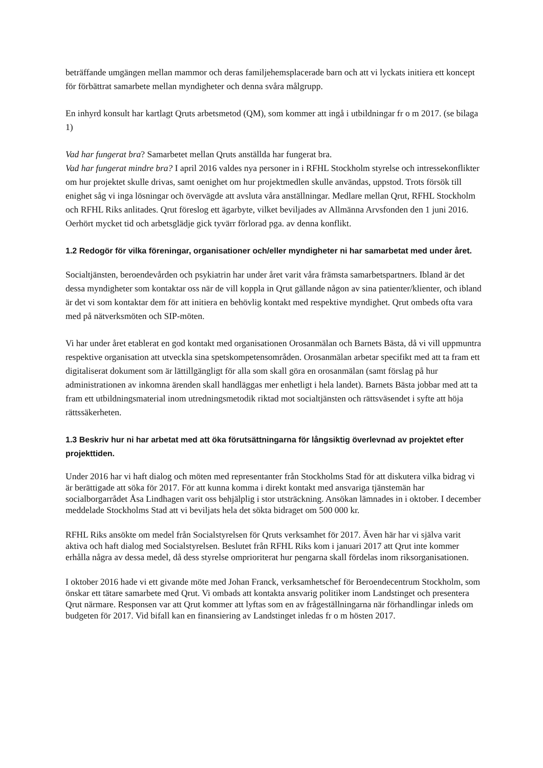beträffande umgängen mellan mammor och deras familjehemsplacerade barn och att vi lyckats initiera ett koncept för förbättrat samarbete mellan myndigheter och denna svåra målgrupp.
En inhyrd konsult har kartlagt Qruts arbetsmetod (QM), som kommer att ingå i utbildningar fr o m 2017. (se bilaga 1)
Vad har fungerat bra? Samarbetet mellan Qruts anställda har fungerat bra.
Vad har fungerat mindre bra? I april 2016 valdes nya personer in i RFHL Stockholm styrelse och intressekonflikter om hur projektet skulle drivas, samt oenighet om hur projektmedlen skulle användas, uppstod. Trots försök till enighet såg vi inga lösningar och övervägde att avsluta våra anställningar. Medlare mellan Qrut, RFHL Stockholm och RFHL Riks anlitades. Qrut föreslog ett ägarbyte, vilket beviljades av Allmänna Arvsfonden den 1 juni 2016. Oerhört mycket tid och arbetsglädje gick tyvärr förlorad pga. av denna konflikt.
1.2 Redogör för vilka föreningar, organisationer och/eller myndigheter ni har samarbetat med under året.
Socialtjänsten, beroendevården och psykiatrin har under året varit våra främsta samarbetspartners. Ibland är det dessa myndigheter som kontaktar oss när de vill koppla in Qrut gällande någon av sina patienter/klienter, och ibland är det vi som kontaktar dem för att initiera en behövlig kontakt med respektive myndighet. Qrut ombeds ofta vara med på nätverksmöten och SIP-möten.
Vi har under året etablerat en god kontakt med organisationen Orosanmälan och Barnets Bästa, då vi vill uppmuntra respektive organisation att utveckla sina spetskompetensområden. Orosanmälan arbetar specifikt med att ta fram ett digitaliserat dokument som är lättillgängligt för alla som skall göra en orosanmälan (samt förslag på hur administrationen av inkomna ärenden skall handläggas mer enhetligt i hela landet). Barnets Bästa jobbar med att ta fram ett utbildningsmaterial inom utredningsmetodik riktad mot socialtjänsten och rättsväsendet i syfte att höja rättssäkerheten.
1.3 Beskriv hur ni har arbetat med att öka förutsättningarna för långsiktig överlevnad av projektet efter projekttiden.
Under 2016 har vi haft dialog och möten med representanter från Stockholms Stad för att diskutera vilka bidrag vi är berättigade att söka för 2017. För att kunna komma i direkt kontakt med ansvariga tjänstemän har socialborgarrådet Åsa Lindhagen varit oss behjälplig i stor utsträckning. Ansökan lämnades in i oktober. I december meddelade Stockholms Stad att vi beviljats hela det sökta bidraget om 500 000 kr.
RFHL Riks ansökte om medel från Socialstyrelsen för Qruts verksamhet för 2017. Även här har vi själva varit aktiva och haft dialog med Socialstyrelsen. Beslutet från RFHL Riks kom i januari 2017 att Qrut inte kommer erhålla några av dessa medel, då dess styrelse omprioriterat hur pengarna skall fördelas inom riksorganisationen.
I oktober 2016 hade vi ett givande möte med Johan Franck, verksamhetschef för Beroendecentrum Stockholm, som önskar ett tätare samarbete med Qrut. Vi ombads att kontakta ansvarig politiker inom Landstinget och presentera Qrut närmare. Responsen var att Qrut kommer att lyftas som en av frågeställningarna när förhandlingar inleds om budgeten för 2017. Vid bifall kan en finansiering av Landstinget inledas fr o m hösten 2017.